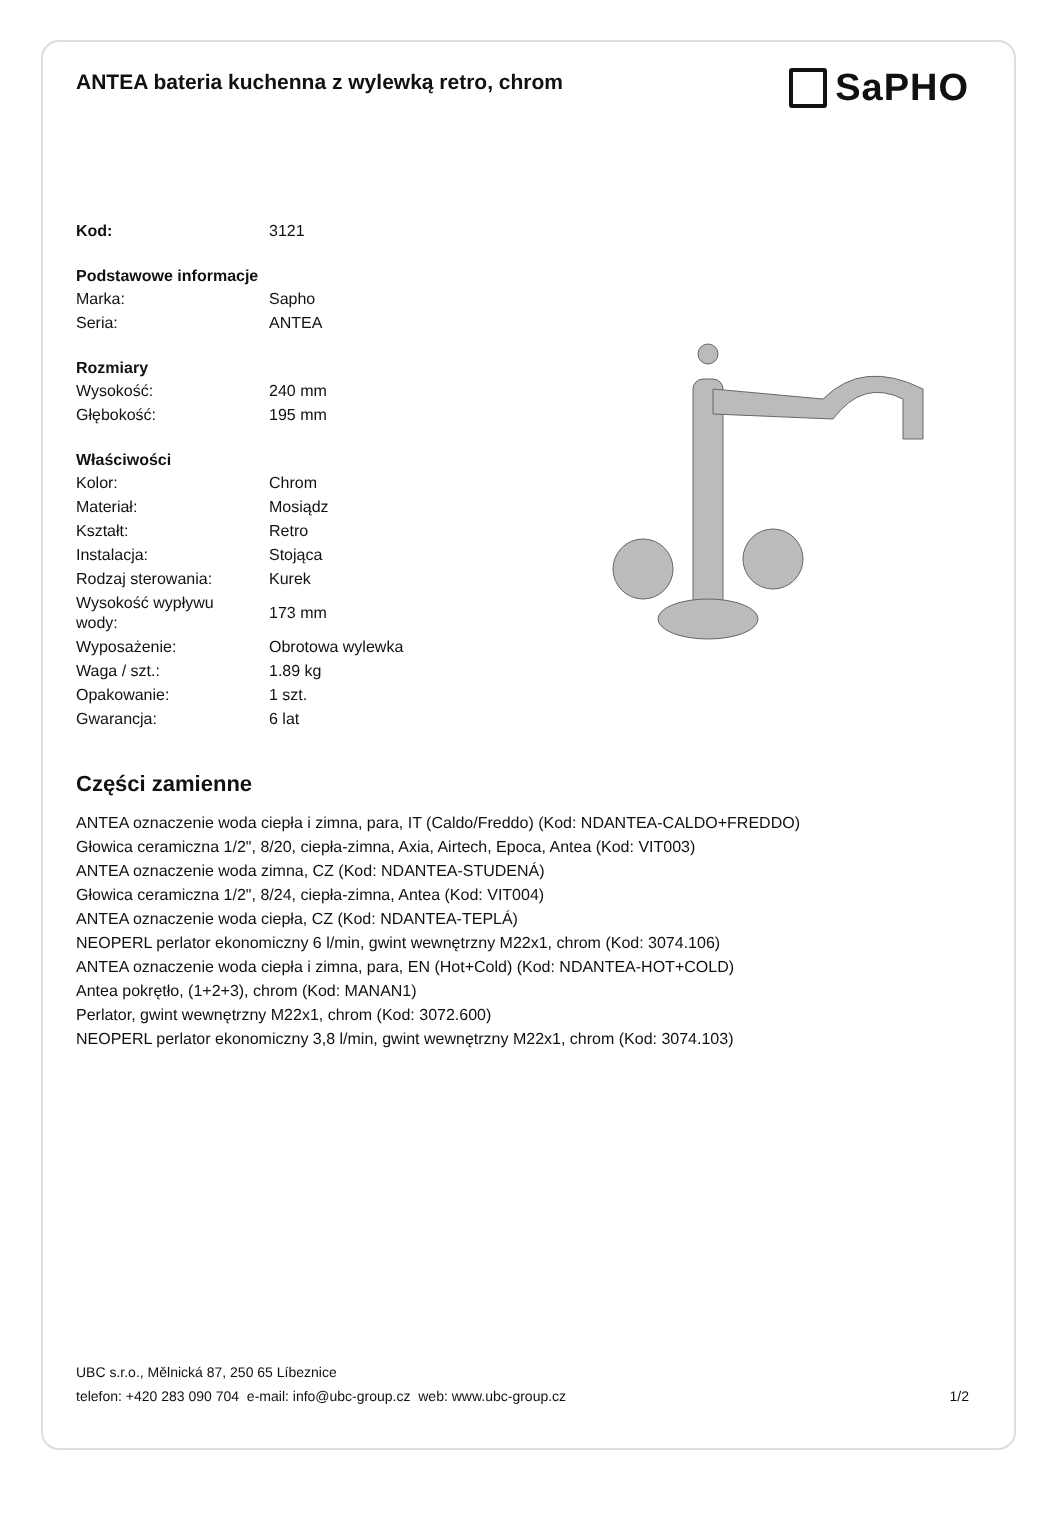ANTEA bateria kuchenna z wylewką retro, chrom
SaPHO
| Kod: | 3121 |
| Podstawowe informacje | |
| Marka: | Sapho |
| Seria: | ANTEA |
| Rozmiary | |
| Wysokość: | 240 mm |
| Głębokość: | 195 mm |
| Właściwości | |
| Kolor: | Chrom |
| Materiał: | Mosiądz |
| Kształt: | Retro |
| Instalacja: | Stojąca |
| Rodzaj sterowania: | Kurek |
| Wysokość wypływu wody: | 173 mm |
| Wyposażenie: | Obrotowa wylewka |
| Waga / szt.: | 1.89 kg |
| Opakowanie: | 1 szt. |
| Gwarancja: | 6 lat |
Części zamienne
ANTEA oznaczenie woda ciepła i zimna, para, IT (Caldo/Freddo) (Kod: NDANTEA-CALDO+FREDDO)
Głowica ceramiczna 1/2", 8/20, ciepła-zimna, Axia, Airtech, Epoca, Antea (Kod: VIT003)
ANTEA oznaczenie woda zimna, CZ (Kod: NDANTEA-STUDENÁ)
Głowica ceramiczna 1/2", 8/24, ciepła-zimna, Antea (Kod: VIT004)
ANTEA oznaczenie woda ciepła, CZ (Kod: NDANTEA-TEPLÁ)
NEOPERL perlator ekonomiczny 6 l/min, gwint wewnętrzny M22x1, chrom (Kod: 3074.106)
ANTEA oznaczenie woda ciepła i zimna, para, EN (Hot+Cold) (Kod: NDANTEA-HOT+COLD)
Antea pokrętło, (1+2+3), chrom (Kod: MANAN1)
Perlator, gwint wewnętrzny M22x1, chrom (Kod: 3072.600)
NEOPERL perlator ekonomiczny 3,8 l/min, gwint wewnętrzny M22x1, chrom (Kod: 3074.103)
UBC s.r.o., Mělnická 87, 250 65 Líbeznice
telefon: +420 283 090 704 e-mail: info@ubc-group.cz web: www.ubc-group.cz 1/2